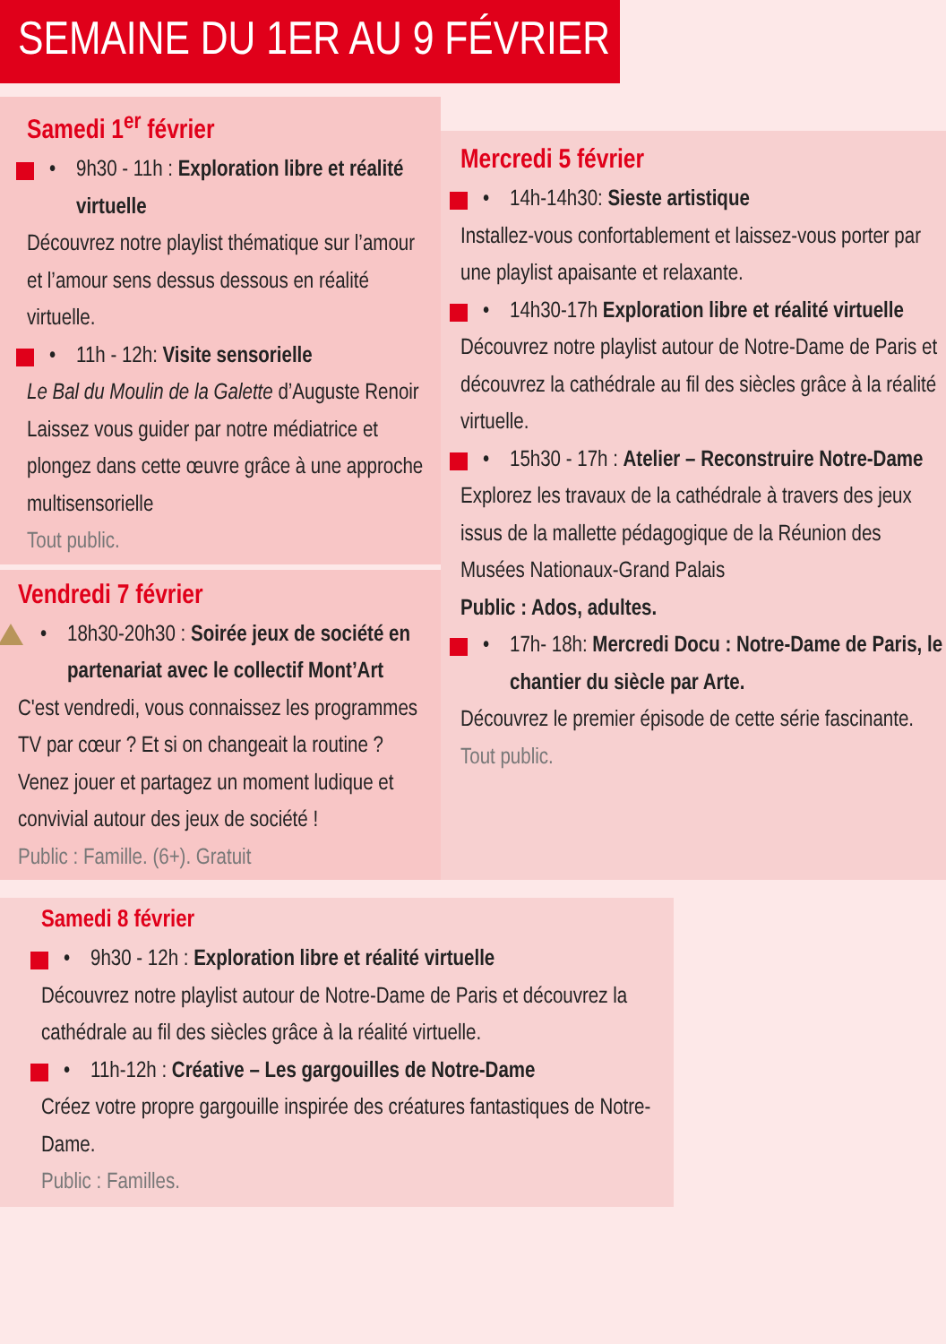SEMAINE DU 1ER AU 9 FÉVRIER
Samedi 1<sup>er</sup> février
• 9h30 - 11h : Exploration libre et réalité virtuelle
Découvrez notre playlist thématique sur l’amour et l’amour sens dessus dessous en réalité virtuelle.
• 11h - 12h: Visite sensorielle
Le Bal du Moulin de la Galette d’Auguste Renoir
Laissez vous guider par notre médiatrice et plongez dans cette œuvre grâce à une approche multisensorielle
Tout public.
Vendredi 7 février
• 18h30-20h30 : Soirée jeux de société en partenariat avec le collectif Mont’Art
C'est vendredi, vous connaissez les programmes TV par cœur ? Et si on changeait la routine ? Venez jouer et partagez un moment ludique et convivial autour des jeux de société !
Public : Famille. (6+). Gratuit
Mercredi 5 février
• 14h-14h30: Sieste artistique
Installez-vous confortablement et laissez-vous porter par une playlist apaisante et relaxante.
• 14h30-17h Exploration libre et réalité virtuelle
Découvrez notre playlist autour de Notre-Dame de Paris et découvrez la cathédrale au fil des siècles grâce à la réalité virtuelle.
• 15h30 - 17h : Atelier – Reconstruire Notre-Dame
Explorez les travaux de la cathédrale à travers des jeux issus de la mallette pédagogique de la Réunion des Musées Nationaux-Grand Palais
Public : Ados, adultes.
• 17h- 18h: Mercredi Docu : Notre-Dame de Paris, le chantier du siècle par Arte.
Découvrez le premier épisode de cette série fascinante.
Tout public.
Samedi 8 février
• 9h30 - 12h : Exploration libre et réalité virtuelle
Découvrez notre playlist autour de Notre-Dame de Paris et découvrez la cathédrale au fil des siècles grâce à la réalité virtuelle.
• 11h-12h : Créative – Les gargouilles de Notre-Dame
Créez votre propre gargouille inspirée des créatures fantastiques de Notre-Dame.
Public : Familles.